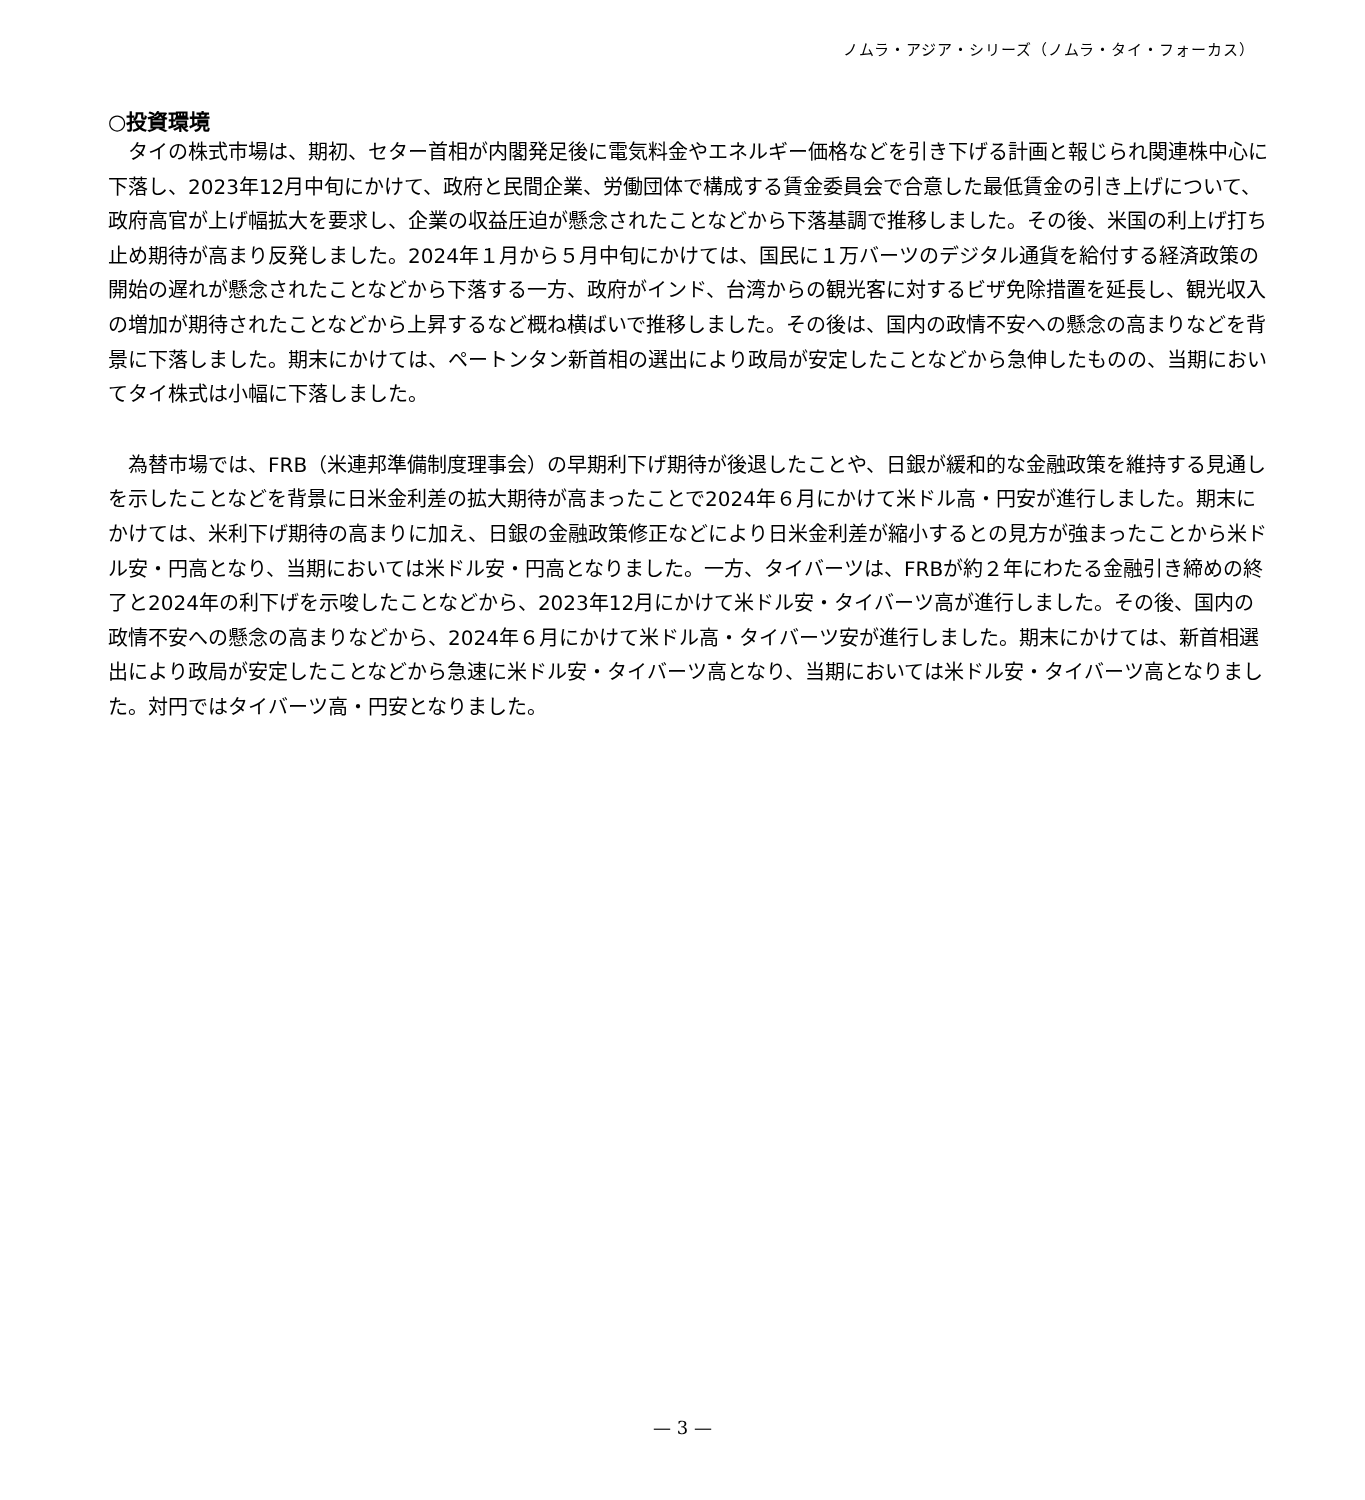ノムラ・アジア・シリーズ（ノムラ・タイ・フォーカス）
○投資環境
　タイの株式市場は、期初、セター首相が内閣発足後に電気料金やエネルギー価格などを引き下げる計画と報じられ関連株中心に下落し、2023年12月中旬にかけて、政府と民間企業、労働団体で構成する賃金委員会で合意した最低賃金の引き上げについて、政府高官が上げ幅拡大を要求し、企業の収益圧迫が懸念されたことなどから下落基調で推移しました。その後、米国の利上げ打ち止め期待が高まり反発しました。2024年１月から５月中旬にかけては、国民に１万バーツのデジタル通貨を給付する経済政策の開始の遅れが懸念されたことなどから下落する一方、政府がインド、台湾からの観光客に対するビザ免除措置を延長し、観光収入の増加が期待されたことなどから上昇するなど概ね横ばいで推移しました。その後は、国内の政情不安への懸念の高まりなどを背景に下落しました。期末にかけては、ペートンタン新首相の選出により政局が安定したことなどから急伸したものの、当期においてタイ株式は小幅に下落しました。
　為替市場では、FRB（米連邦準備制度理事会）の早期利下げ期待が後退したことや、日銀が緩和的な金融政策を維持する見通しを示したことなどを背景に日米金利差の拡大期待が高まったことで2024年６月にかけて米ドル高・円安が進行しました。期末にかけては、米利下げ期待の高まりに加え、日銀の金融政策修正などにより日米金利差が縮小するとの見方が強まったことから米ドル安・円高となり、当期においては米ドル安・円高となりました。一方、タイバーツは、FRBが約２年にわたる金融引き締めの終了と2024年の利下げを示唆したことなどから、2023年12月にかけて米ドル安・タイバーツ高が進行しました。その後、国内の政情不安への懸念の高まりなどから、2024年６月にかけて米ドル高・タイバーツ安が進行しました。期末にかけては、新首相選出により政局が安定したことなどから急速に米ドル安・タイバーツ高となり、当期においては米ドル安・タイバーツ高となりました。対円ではタイバーツ高・円安となりました。
— 3 —